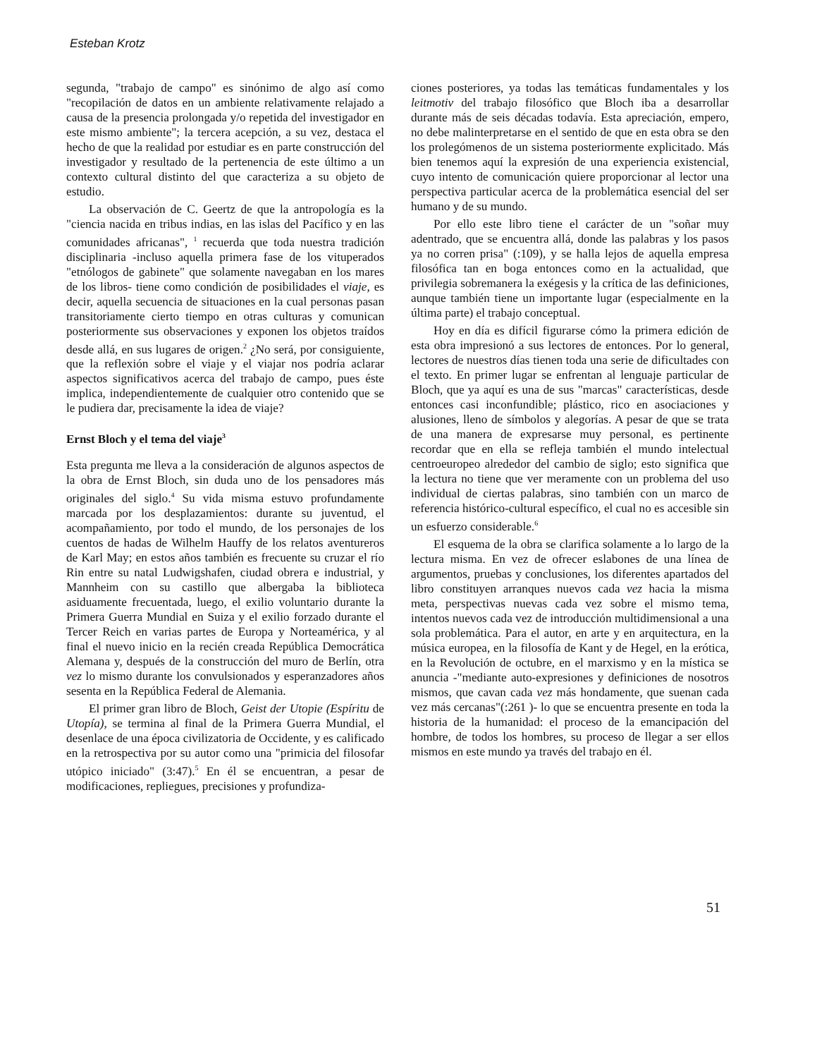Esteban Krotz
segunda, "trabajo de campo" es sinónimo de algo así como "recopilación de datos en un ambiente relativamente relajado a causa de la presencia prolongada y/o repetida del investigador en este mismo ambiente"; la tercera acepción, a su vez, destaca el hecho de que la realidad por estudiar es en parte construcción del investigador y resultado de la pertenencia de este último a un contexto cultural distinto del que caracteriza a su objeto de estudio.
La observación de C. Geertz de que la antropología es la "ciencia nacida en tribus indias, en las islas del Pacífico y en las comunidades africanas", <sup>1</sup> recuerda que toda nuestra tradición disciplinaria -incluso aquella primera fase de los vituperados "etnólogos de gabinete" que solamente navegaban en los mares de los libros- tiene como condición de posibilidades el viaje, es decir, aquella secuencia de situaciones en la cual personas pasan transitoriamente cierto tiempo en otras culturas y comunican posteriormente sus observaciones y exponen los objetos traídos desde allá, en sus lugares de origen.<sup>2</sup> ¿No será, por consiguiente, que la reflexión sobre el viaje y el viajar nos podría aclarar aspectos significativos acerca del trabajo de campo, pues éste implica, independientemente de cualquier otro contenido que se le pudiera dar, precisamente la idea de viaje?
Ernst Bloch y el tema del viaje<sup>3</sup>
Esta pregunta me lleva a la consideración de algunos aspectos de la obra de Ernst Bloch, sin duda uno de los pensadores más originales del siglo.<sup>4</sup> Su vida misma estuvo profundamente marcada por los desplazamientos: durante su juventud, el acompañamiento, por todo el mundo, de los personajes de los cuentos de hadas de Wilhelm Hauffy de los relatos aventureros de Karl May; en estos años también es frecuente su cruzar el río Rin entre su natal Ludwigshafen, ciudad obrera e industrial, y Mannheim con su castillo que albergaba la biblioteca asiduamente frecuentada, luego, el exilio voluntario durante la Primera Guerra Mundial en Suiza y el exilio forzado durante el Tercer Reich en varias partes de Europa y Norteamérica, y al final el nuevo inicio en la recién creada República Democrática Alemana y, después de la construcción del muro de Berlín, otra vez lo mismo durante los convulsionados y esperanzadores años sesenta en la República Federal de Alemania.
El primer gran libro de Bloch, Geist der Utopie (Espíritu de Utopía), se termina al final de la Primera Guerra Mundial, el desenlace de una época civilizatoria de Occidente, y es calificado en la retrospectiva por su autor como una "primicia del filosofar utópico iniciado" (3:47).<sup>5</sup> En él se encuentran, a pesar de modificaciones, repliegues, precisiones y profundiza-
ciones posteriores, ya todas las temáticas fundamentales y los leitmotiv del trabajo filosófico que Bloch iba a desarrollar durante más de seis décadas todavía. Esta apreciación, empero, no debe malinterpretarse en el sentido de que en esta obra se den los prolegómenos de un sistema posteriormente explicitado. Más bien tenemos aquí la expresión de una experiencia existencial, cuyo intento de comunicación quiere proporcionar al lector una perspectiva particular acerca de la problemática esencial del ser humano y de su mundo.
Por ello este libro tiene el carácter de un "soñar muy adentrado, que se encuentra allá, donde las palabras y los pasos ya no corren prisa" (:109), y se halla lejos de aquella empresa filosófica tan en boga entonces como en la actualidad, que privilegia sobremanera la exégesis y la crítica de las definiciones, aunque también tiene un importante lugar (especialmente en la última parte) el trabajo conceptual.
Hoy en día es difícil figurarse cómo la primera edición de esta obra impresionó a sus lectores de entonces. Por lo general, lectores de nuestros días tienen toda una serie de dificultades con el texto. En primer lugar se enfrentan al lenguaje particular de Bloch, que ya aquí es una de sus "marcas" características, desde entonces casi inconfundible; plástico, rico en asociaciones y alusiones, lleno de símbolos y alegorías. A pesar de que se trata de una manera de expresarse muy personal, es pertinente recordar que en ella se refleja también el mundo intelectual centroeuropeo alrededor del cambio de siglo; esto significa que la lectura no tiene que ver meramente con un problema del uso individual de ciertas palabras, sino también con un marco de referencia histórico-cultural específico, el cual no es accesible sin un esfuerzo considerable.<sup>6</sup>
El esquema de la obra se clarifica solamente a lo largo de la lectura misma. En vez de ofrecer eslabones de una línea de argumentos, pruebas y conclusiones, los diferentes apartados del libro constituyen arranques nuevos cada vez hacia la misma meta, perspectivas nuevas cada vez sobre el mismo tema, intentos nuevos cada vez de introducción multidimensional a una sola problemática. Para el autor, en arte y en arquitectura, en la música europea, en la filosofía de Kant y de Hegel, en la erótica, en la Revolución de octubre, en el marxismo y en la mística se anuncia -"mediante auto-expresiones y definiciones de nosotros mismos, que cavan cada vez más hondamente, que suenan cada vez más cercanas"(:261 )- lo que se encuentra presente en toda la historia de la humanidad: el proceso de la emancipación del hombre, de todos los hombres, su proceso de llegar a ser ellos mismos en este mundo ya través del trabajo en él.
51